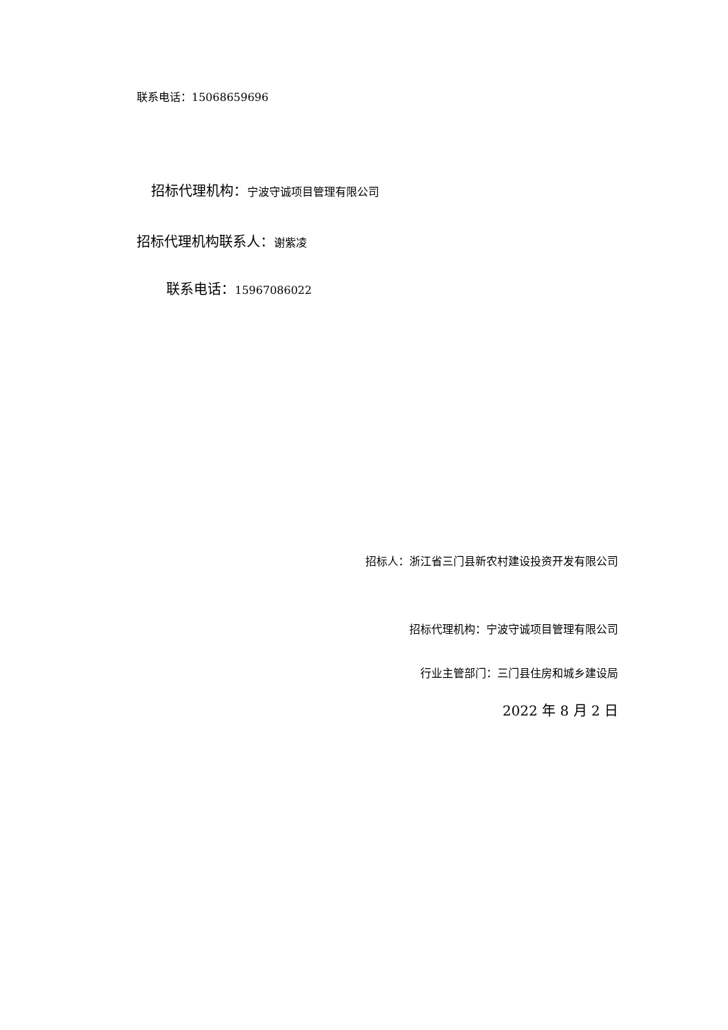联系电话：15068659696
招标代理机构：宁波守诚项目管理有限公司
招标代理机构联系人：谢紫凌
联系电话：15967086022
招标人：浙江省三门县新农村建设投资开发有限公司
招标代理机构：宁波守诚项目管理有限公司
行业主管部门：三门县住房和城乡建设局
2022 年 8 月 2 日